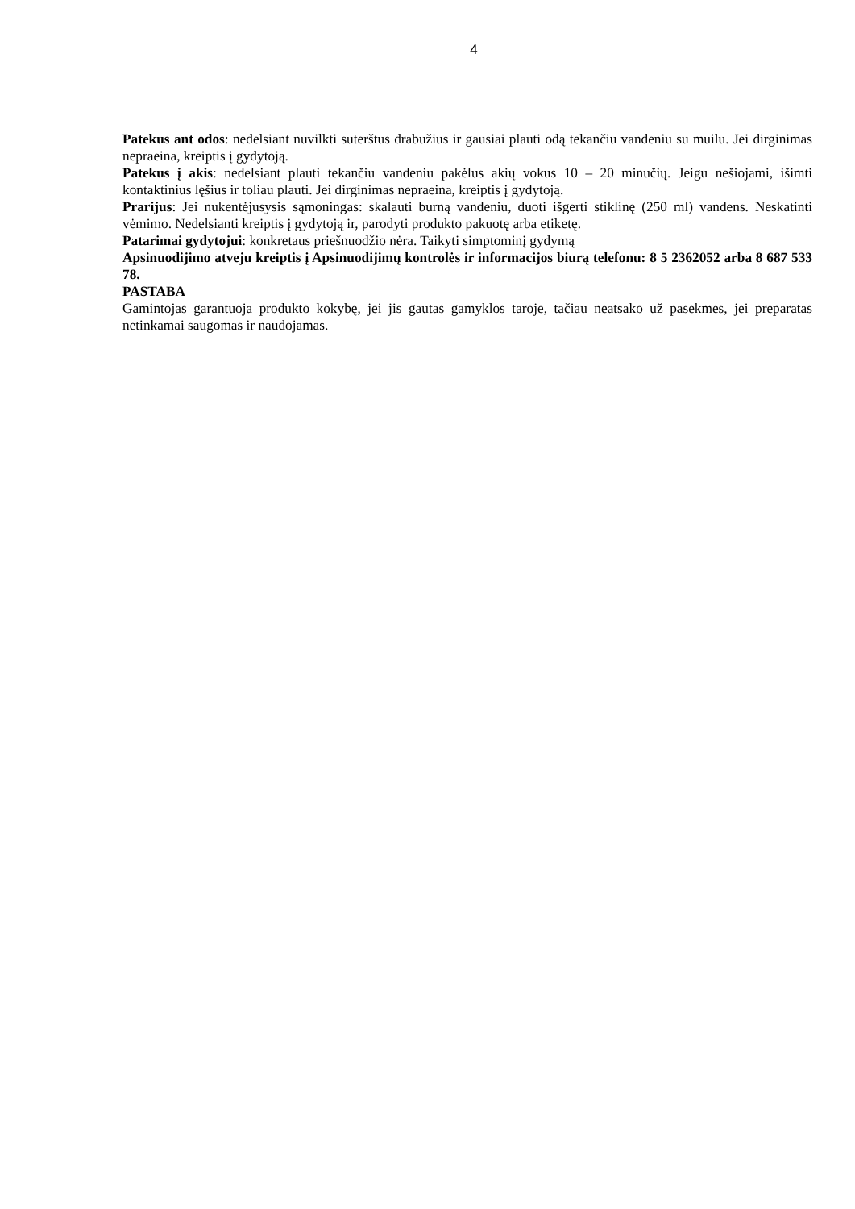4
Patekus ant odos: nedelsiant nuvilkti suterštus drabužius ir gausiai plauti odą tekančiu vandeniu su muilu. Jei dirginimas nepraeina, kreiptis į gydytoją.
Patekus į akis: nedelsiant plauti tekančiu vandeniu pakėlus akių vokus 10 – 20 minučių. Jeigu nešiojami, išimti kontaktinius lęšius ir toliau plauti. Jei dirginimas nepraeina, kreiptis į gydytoją.
Prarijus: Jei nukentėjusysis sąmoningas: skalauti burną vandeniu, duoti išgerti stiklinę (250 ml) vandens. Neskatinti vėmimo. Nedelsianti kreiptis į gydytoją ir, parodyti produkto pakuotę arba etiketę.
Patarimai gydytojui: konkretaus priešnuodžio nėra. Taikyti simptominį gydymą
Apsinuodijimo atveju kreiptis į Apsinuodijimų kontrolės ir informacijos biurą telefonu: 8 5 2362052 arba 8 687 533 78.
PASTABA
Gamintojas garantuoja produkto kokybę, jei jis gautas gamyklos taroje, tačiau neatsako už pasekmes, jei preparatas netinkamai saugomas ir naudojamas.